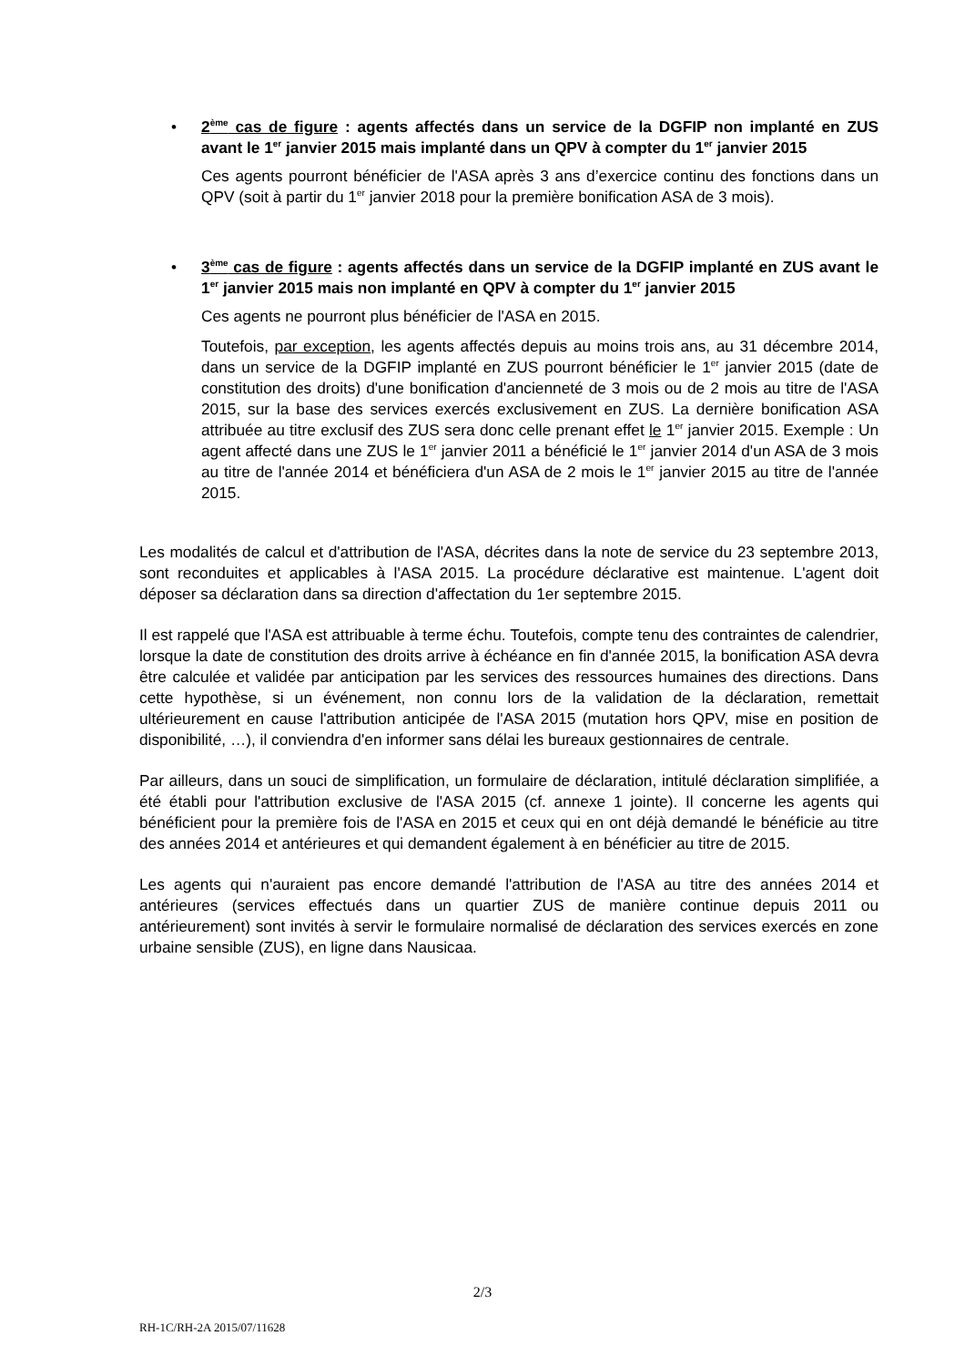• 2<sup>ème</sup> cas de figure : agents affectés dans un service de la DGFIP non implanté en ZUS avant le 1<sup>er</sup> janvier 2015 mais implanté dans un QPV à compter du 1<sup>er</sup> janvier 2015
Ces agents pourront bénéficier de l'ASA après 3 ans d’exercice continu des fonctions dans un QPV (soit à partir du 1<sup>er</sup> janvier 2018 pour la première bonification ASA de 3 mois).
• 3<sup>ème</sup> cas de figure : agents affectés dans un service de la DGFIP implanté en ZUS avant le 1<sup>er</sup> janvier 2015 mais non implanté en QPV à compter du 1<sup>er</sup> janvier 2015
Ces agents ne pourront plus bénéficier de l'ASA en 2015.
Toutefois, par exception, les agents affectés depuis au moins trois ans, au 31 décembre 2014, dans un service de la DGFIP implanté en ZUS pourront bénéficier le 1<sup>er</sup> janvier 2015 (date de constitution des droits) d'une bonification d'ancienneté de 3 mois ou de 2 mois au titre de l'ASA 2015, sur la base des services exercés exclusivement en ZUS. La dernière bonification ASA attribuée au titre exclusif des ZUS sera donc celle prenant effet le 1<sup>er</sup> janvier 2015. Exemple : Un agent affecté dans une ZUS le 1<sup>er</sup> janvier 2011 a bénéficié le 1<sup>er</sup> janvier 2014 d'un ASA de 3 mois au titre de l'année 2014 et bénéficiera d'un ASA de 2 mois le 1<sup>er</sup> janvier 2015 au titre de l'année 2015.
Les modalités de calcul et d'attribution de l'ASA, décrites dans la note de service du 23 septembre 2013, sont reconduites et applicables à l'ASA 2015. La procédure déclarative est maintenue. L'agent doit déposer sa déclaration dans sa direction d'affectation du 1er septembre 2015.
Il est rappelé que l'ASA est attribuable à terme échu. Toutefois, compte tenu des contraintes de calendrier, lorsque la date de constitution des droits arrive à échéance en fin d'année 2015, la bonification ASA devra être calculée et validée par anticipation par les services des ressources humaines des directions. Dans cette hypothèse, si un événement, non connu lors de la validation de la déclaration, remettait ultérieurement en cause l'attribution anticipée de l'ASA 2015 (mutation hors QPV, mise en position de disponibilité, …), il conviendra d'en informer sans délai les bureaux gestionnaires de centrale.
Par ailleurs, dans un souci de simplification, un formulaire de déclaration, intitulé déclaration simplifiée, a été établi pour l'attribution exclusive de l'ASA 2015 (cf. annexe 1 jointe). Il concerne les agents qui bénéficient pour la première fois de l'ASA en 2015 et ceux qui en ont déjà demandé le bénéficie au titre des années 2014 et antérieures et qui demandent également à en bénéficier au titre de 2015.
Les agents qui n'auraient pas encore demandé l'attribution de l'ASA au titre des années 2014 et antérieures (services effectués dans un quartier ZUS de manière continue depuis 2011 ou antérieurement) sont invités à servir le formulaire normalisé de déclaration des services exercés en zone urbaine sensible (ZUS), en ligne dans Nausicaa.
2/3
RH-1C/RH-2A 2015/07/11628